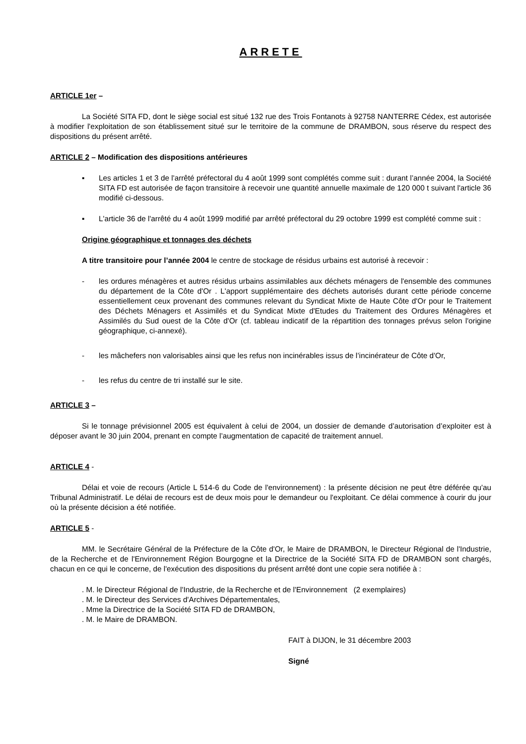ARRETE
ARTICLE 1er –
La Société SITA FD, dont le siège social est situé 132 rue des Trois Fontanots à 92758 NANTERRE Cédex, est autorisée à modifier l'exploitation de son établissement situé sur le territoire de la commune de DRAMBON, sous réserve du respect des dispositions du présent arrêté.
ARTICLE 2 – Modification des dispositions antérieures
▪ Les articles 1 et 3 de l'arrêté préfectoral du 4 août 1999 sont complétés comme suit : durant l’année 2004, la Société SITA FD est autorisée de façon transitoire à recevoir une quantité annuelle maximale de 120 000 t suivant l'article 36 modifié ci-dessous.
▪ L'article 36 de l'arrêté du 4 août 1999 modifié par arrêté préfectoral du 29 octobre 1999 est complété comme suit :
Origine géographique et tonnages des déchets
A titre transitoire pour l’année 2004 le centre de stockage de résidus urbains est autorisé à recevoir :
- les ordures ménagères et autres résidus urbains assimilables aux déchets ménagers de l'ensemble des communes du département de la Côte d'Or . L'apport supplémentaire des déchets autorisés durant cette période concerne essentiellement ceux provenant des communes relevant du Syndicat Mixte de Haute Côte d'Or pour le Traitement des Déchets Ménagers et Assimilés et du Syndicat Mixte d'Etudes du Traitement des Ordures Ménagères et Assimilés du Sud ouest de la Côte d'Or (cf. tableau indicatif de la répartition des tonnages prévus selon l'origine géographique, ci-annexé).
- les mâchefers non valorisables ainsi que les refus non incinérables issus de l’incinérateur de Côte d'Or,
- les refus du centre de tri installé sur le site.
ARTICLE 3 –
Si le tonnage prévisionnel 2005 est équivalent à celui de 2004, un dossier de demande d’autorisation d’exploiter est à déposer avant le 30 juin 2004, prenant en compte l’augmentation de capacité de traitement annuel.
ARTICLE 4 -
Délai et voie de recours (Article L 514-6 du Code de l'environnement) : la présente décision ne peut être déférée qu'au Tribunal Administratif. Le délai de recours est de deux mois pour le demandeur ou l'exploitant. Ce délai commence à courir du jour où la présente décision a été notifiée.
ARTICLE 5 -
MM. le Secrétaire Général de la Préfecture de la Côte d'Or, le Maire de DRAMBON, le Directeur Régional de l'Industrie, de la Recherche et de l'Environnement Région Bourgogne et la Directrice de la Société SITA FD de DRAMBON sont chargés, chacun en ce qui le concerne, de l'exécution des dispositions du présent arrêté dont une copie sera notifiée à :
. M. le Directeur Régional de l'Industrie, de la Recherche et de l'Environnement (2 exemplaires)
. M. le Directeur des Services d'Archives Départementales,
. Mme la Directrice de la Société SITA FD de DRAMBON,
. M. le Maire de DRAMBON.
FAIT à DIJON, le 31 décembre 2003
Signé